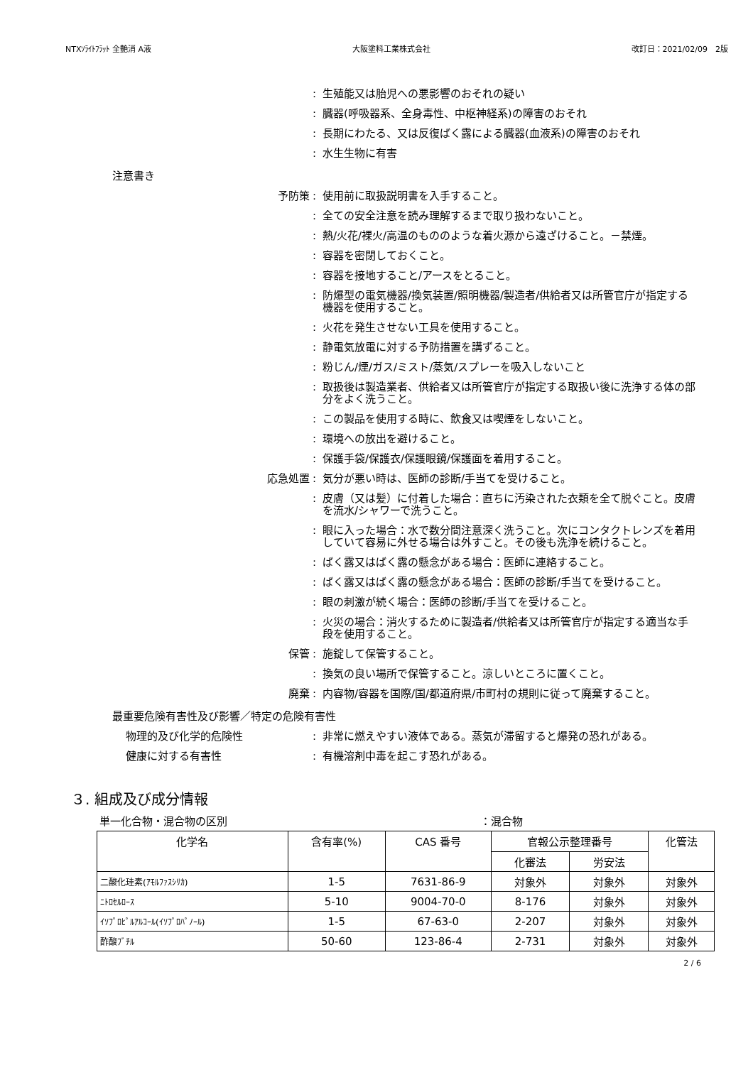NTXｿﾗｲﾄﾌﾗｯﾄ 全艶消 A液 大阪塗料工業株式会社 改訂日：2021/02/09　2版
: 生殖能又は胎児への悪影響のおそれの疑い
: 臓器(呼吸器系、全身毒性、中枢神経系)の障害のおそれ
: 長期にわたる、又は反復ばく露による臓器(血液系)の障害のおそれ
: 水生生物に有害
注意書き
予防策 : 使用前に取扱説明書を入手すること。
: 全ての安全注意を読み理解するまで取り扱わないこと。
: 熱/火花/裸火/高温のもののような着火源から遠ざけること。－禁煙。
: 容器を密閉しておくこと。
: 容器を接地すること/アースをとること。
: 防爆型の電気機器/換気装置/照明機器/製造者/供給者又は所管官庁が指定する機器を使用すること。
: 火花を発生させない工具を使用すること。
: 静電気放電に対する予防措置を講ずること。
: 粉じん/煙/ガス/ミスト/蒸気/スプレーを吸入しないこと
: 取扱後は製造業者、供給者又は所管官庁が指定する取扱い後に洗浄する体の部分をよく洗うこと。
: この製品を使用する時に、飲食又は喫煙をしないこと。
: 環境への放出を避けること。
: 保護手袋/保護衣/保護眼鏡/保護面を着用すること。
応急処置 : 気分が悪い時は、医師の診断/手当てを受けること。
: 皮膚（又は髪）に付着した場合：直ちに汚染された衣類を全て脱ぐこと。皮膚を流水/シャワーで洗うこと。
: 眼に入った場合：水で数分間注意深く洗うこと。次にコンタクトレンズを着用していて容易に外せる場合は外すこと。その後も洗浄を続けること。
: ばく露又はばく露の懸念がある場合：医師に連絡すること。
: ばく露又はばく露の懸念がある場合：医師の診断/手当てを受けること。
: 眼の刺激が続く場合：医師の診断/手当てを受けること。
: 火災の場合：消火するために製造者/供給者又は所管官庁が指定する適当な手段を使用すること。
保管 : 施錠して保管すること。
: 換気の良い場所で保管すること。涼しいところに置くこと。
廃棄 : 内容物/容器を国際/国/都道府県/市町村の規則に従って廃棄すること。
最重要危険有害性及び影響／特定の危険有害性
物理的及び化学的危険性 : 非常に燃えやすい液体である。蒸気が滞留すると爆発の恐れがある。
健康に対する有害性 : 有機溶剤中毒を起こす恐れがある。
３. 組成及び成分情報
単一化合物・混合物の区別 ：混合物
| 化学名 | 含有率(%) | CAS 番号 | 官報公示整理番号 | | 化管法 |
| --- | --- | --- | --- | --- | --- |
| | | | 化審法 | 労安法 | |
| 二酸化珪素(ｱﾓﾙﾌｧｽｼﾘｶ) | 1-5 | 7631-86-9 | 対象外 | 対象外 | 対象外 |
| ﾆﾄﾛｾﾙﾛｰｽ | 5-10 | 9004-70-0 | 8-176 | 対象外 | 対象外 |
| ｲｿﾌﾟﾛﾋﾟﾙｱﾙｺｰﾙ(ｲｿﾌﾟﾛﾊﾟﾉｰﾙ) | 1-5 | 67-63-0 | 2-207 | 対象外 | 対象外 |
| 酢酸ﾌﾞﾁﾙ | 50-60 | 123-86-4 | 2-731 | 対象外 | 対象外 |
2 / 6